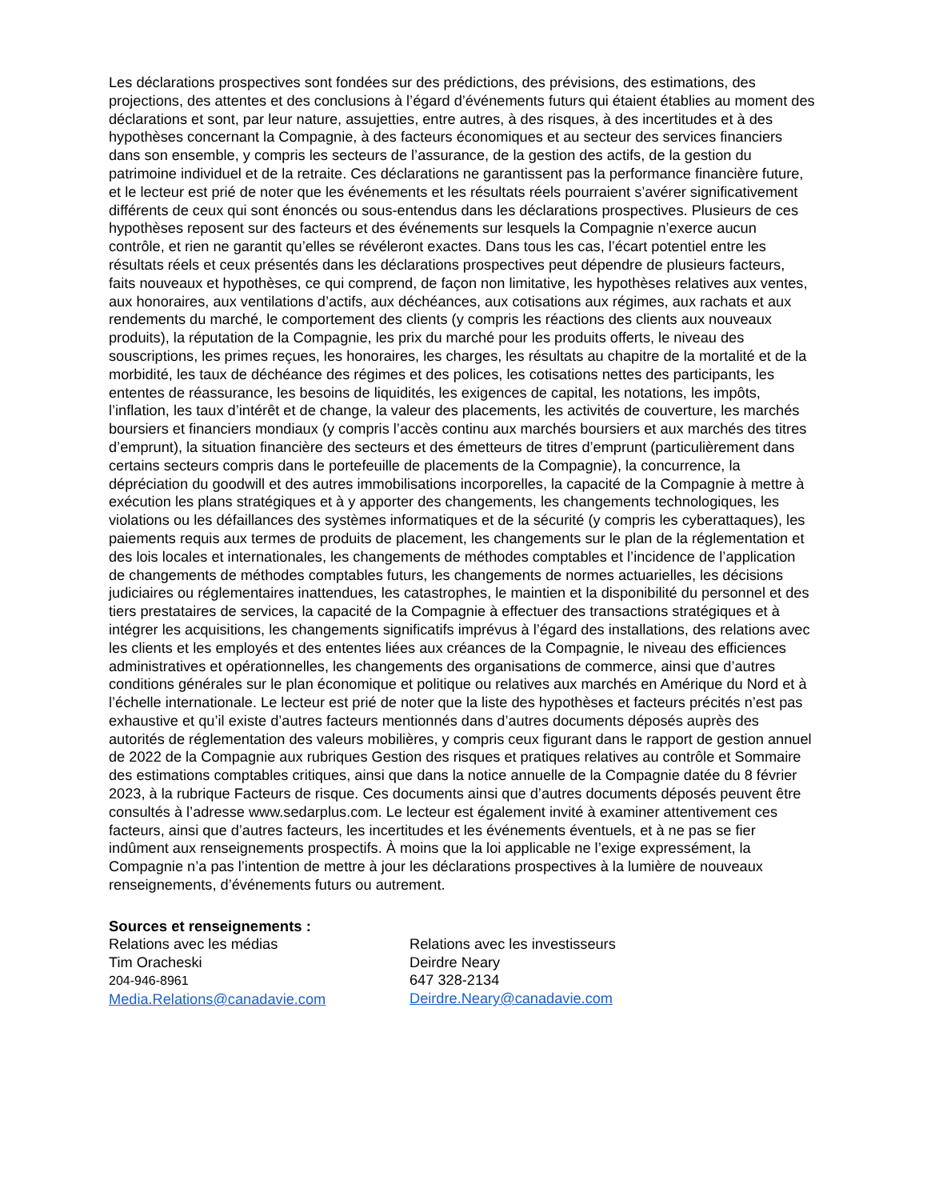Les déclarations prospectives sont fondées sur des prédictions, des prévisions, des estimations, des projections, des attentes et des conclusions à l’égard d’événements futurs qui étaient établies au moment des déclarations et sont, par leur nature, assujetties, entre autres, à des risques, à des incertitudes et à des hypothèses concernant la Compagnie, à des facteurs économiques et au secteur des services financiers dans son ensemble, y compris les secteurs de l’assurance, de la gestion des actifs, de la gestion du patrimoine individuel et de la retraite. Ces déclarations ne garantissent pas la performance financière future, et le lecteur est prié de noter que les événements et les résultats réels pourraient s’avérer significativement différents de ceux qui sont énoncés ou sous-entendus dans les déclarations prospectives. Plusieurs de ces hypothèses reposent sur des facteurs et des événements sur lesquels la Compagnie n’exerce aucun contrôle, et rien ne garantit qu’elles se révéleront exactes. Dans tous les cas, l’écart potentiel entre les résultats réels et ceux présentés dans les déclarations prospectives peut dépendre de plusieurs facteurs, faits nouveaux et hypothèses, ce qui comprend, de façon non limitative, les hypothèses relatives aux ventes, aux honoraires, aux ventilations d’actifs, aux déchéances, aux cotisations aux régimes, aux rachats et aux rendements du marché, le comportement des clients (y compris les réactions des clients aux nouveaux produits), la réputation de la Compagnie, les prix du marché pour les produits offerts, le niveau des souscriptions, les primes reçues, les honoraires, les charges, les résultats au chapitre de la mortalité et de la morbidité, les taux de déchéance des régimes et des polices, les cotisations nettes des participants, les ententes de réassurance, les besoins de liquidités, les exigences de capital, les notations, les impôts, l’inflation, les taux d’intérêt et de change, la valeur des placements, les activités de couverture, les marchés boursiers et financiers mondiaux (y compris l’accès continu aux marchés boursiers et aux marchés des titres d’emprunt), la situation financière des secteurs et des émetteurs de titres d’emprunt (particulièrement dans certains secteurs compris dans le portefeuille de placements de la Compagnie), la concurrence, la dépréciation du goodwill et des autres immobilisations incorporelles, la capacité de la Compagnie à mettre à exécution les plans stratégiques et à y apporter des changements, les changements technologiques, les violations ou les défaillances des systèmes informatiques et de la sécurité (y compris les cyberattaques), les paiements requis aux termes de produits de placement, les changements sur le plan de la réglementation et des lois locales et internationales, les changements de méthodes comptables et l’incidence de l’application de changements de méthodes comptables futurs, les changements de normes actuarielles, les décisions judiciaires ou réglementaires inattendues, les catastrophes, le maintien et la disponibilité du personnel et des tiers prestataires de services, la capacité de la Compagnie à effectuer des transactions stratégiques et à intégrer les acquisitions, les changements significatifs imprévus à l’égard des installations, des relations avec les clients et les employés et des ententes liées aux créances de la Compagnie, le niveau des efficiences administratives et opérationnelles, les changements des organisations de commerce, ainsi que d’autres conditions générales sur le plan économique et politique ou relatives aux marchés en Amérique du Nord et à l’échelle internationale. Le lecteur est prié de noter que la liste des hypothèses et facteurs précités n’est pas exhaustive et qu’il existe d’autres facteurs mentionnés dans d’autres documents déposés auprès des autorités de réglementation des valeurs mobilières, y compris ceux figurant dans le rapport de gestion annuel de 2022 de la Compagnie aux rubriques Gestion des risques et pratiques relatives au contrôle et Sommaire des estimations comptables critiques, ainsi que dans la notice annuelle de la Compagnie datée du 8 février 2023, à la rubrique Facteurs de risque. Ces documents ainsi que d’autres documents déposés peuvent être consultés à l’adresse www.sedarplus.com. Le lecteur est également invité à examiner attentivement ces facteurs, ainsi que d’autres facteurs, les incertitudes et les événements éventuels, et à ne pas se fier indûment aux renseignements prospectifs. À moins que la loi applicable ne l’exige expressément, la Compagnie n’a pas l’intention de mettre à jour les déclarations prospectives à la lumière de nouveaux renseignements, d’événements futurs ou autrement.
Sources et renseignements :
Relations avec les médias
Tim Oracheski
204-946-8961
Media.Relations@canadavie.com
Relations avec les investisseurs
Deirdre Neary
647 328-2134
Deirdre.Neary@canadavie.com